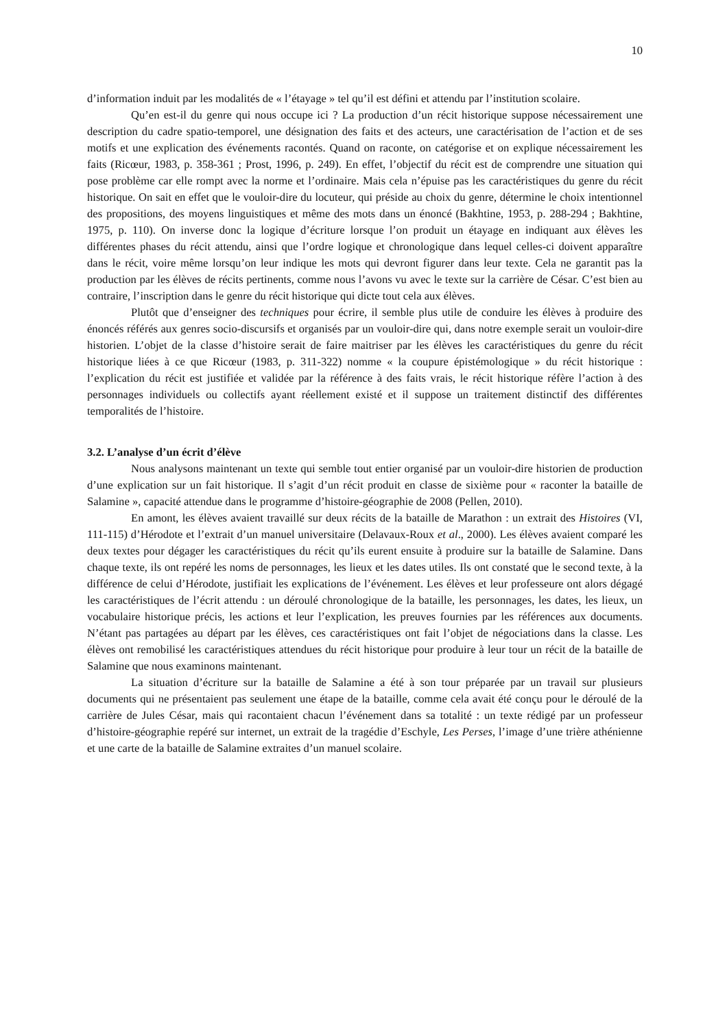10
d’information induit par les modalités de « l’étayage » tel qu’il est défini et attendu par l’institution scolaire.
Qu’en est-il du genre qui nous occupe ici ? La production d’un récit historique suppose nécessairement une description du cadre spatio-temporel, une désignation des faits et des acteurs, une caractérisation de l’action et de ses motifs et une explication des événements racontés. Quand on raconte, on catégorise et on explique nécessairement les faits (Ricœur, 1983, p. 358-361 ; Prost, 1996, p. 249). En effet, l’objectif du récit est de comprendre une situation qui pose problème car elle rompt avec la norme et l’ordinaire. Mais cela n’épuise pas les caractéristiques du genre du récit historique. On sait en effet que le vouloir-dire du locuteur, qui préside au choix du genre, détermine le choix intentionnel des propositions, des moyens linguistiques et même des mots dans un énoncé (Bakhtine, 1953, p. 288-294 ; Bakhtine, 1975, p. 110). On inverse donc la logique d’écriture lorsque l’on produit un étayage en indiquant aux élèves les différentes phases du récit attendu, ainsi que l’ordre logique et chronologique dans lequel celles-ci doivent apparaître dans le récit, voire même lorsqu’on leur indique les mots qui devront figurer dans leur texte. Cela ne garantit pas la production par les élèves de récits pertinents, comme nous l’avons vu avec le texte sur la carrière de César. C’est bien au contraire, l’inscription dans le genre du récit historique qui dicte tout cela aux élèves.
Plutôt que d’enseigner des techniques pour écrire, il semble plus utile de conduire les élèves à produire des énoncés référés aux genres socio-discursifs et organisés par un vouloir-dire qui, dans notre exemple serait un vouloir-dire historien. L’objet de la classe d’histoire serait de faire maitriser par les élèves les caractéristiques du genre du récit historique liées à ce que Ricœur (1983, p. 311-322) nomme « la coupure épistémologique » du récit historique : l’explication du récit est justifiée et validée par la référence à des faits vrais, le récit historique réfère l’action à des personnages individuels ou collectifs ayant réellement existé et il suppose un traitement distinctif des différentes temporalités de l’histoire.
3.2. L’analyse d’un écrit d’élève
Nous analysons maintenant un texte qui semble tout entier organisé par un vouloir-dire historien de production d’une explication sur un fait historique. Il s’agit d’un récit produit en classe de sixième pour « raconter la bataille de Salamine », capacité attendue dans le programme d’histoire-géographie de 2008 (Pellen, 2010).
En amont, les élèves avaient travaillé sur deux récits de la bataille de Marathon : un extrait des Histoires (VI, 111-115) d’Hérodote et l’extrait d’un manuel universitaire (Delavaux-Roux et al., 2000). Les élèves avaient comparé les deux textes pour dégager les caractéristiques du récit qu’ils eurent ensuite à produire sur la bataille de Salamine. Dans chaque texte, ils ont repéré les noms de personnages, les lieux et les dates utiles. Ils ont constaté que le second texte, à la différence de celui d’Hérodote, justifiait les explications de l’événement. Les élèves et leur professeure ont alors dégagé les caractéristiques de l’écrit attendu : un déroulé chronologique de la bataille, les personnages, les dates, les lieux, un vocabulaire historique précis, les actions et leur l’explication, les preuves fournies par les références aux documents. N’étant pas partagées au départ par les élèves, ces caractéristiques ont fait l’objet de négociations dans la classe. Les élèves ont remobilisé les caractéristiques attendues du récit historique pour produire à leur tour un récit de la bataille de Salamine que nous examinons maintenant.
La situation d’écriture sur la bataille de Salamine a été à son tour préparée par un travail sur plusieurs documents qui ne présentaient pas seulement une étape de la bataille, comme cela avait été conçu pour le déroulé de la carrière de Jules César, mais qui racontaient chacun l’événement dans sa totalité : un texte rédigé par un professeur d’histoire-géographie repéré sur internet, un extrait de la tragédie d’Eschyle, Les Perses, l’image d’une trière athénienne et une carte de la bataille de Salamine extraites d’un manuel scolaire.